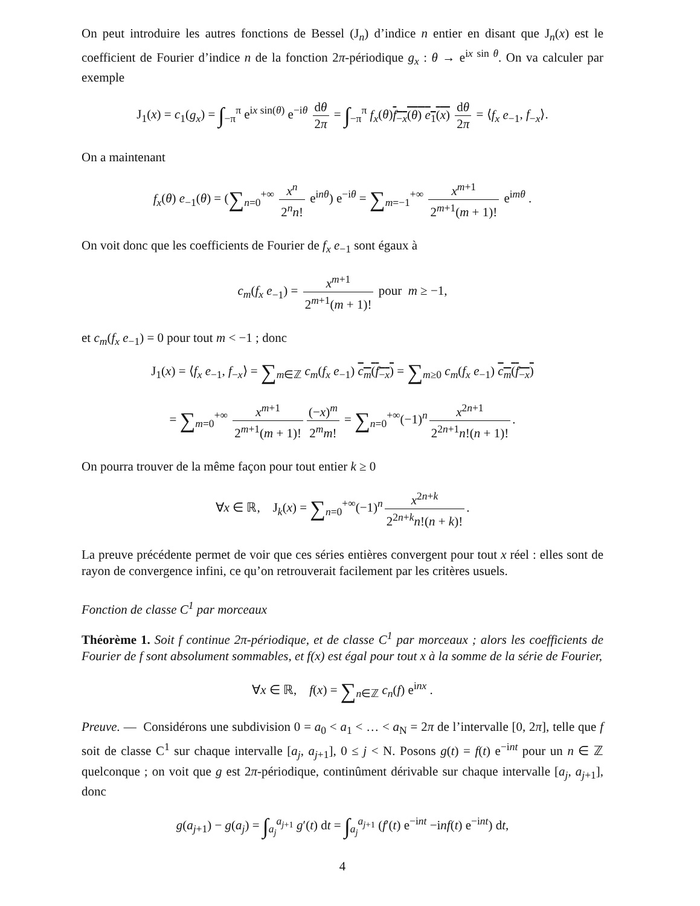On peut introduire les autres fonctions de Bessel (J<sub>n</sub>) d’indice n entier en disant que J<sub>n</sub>(x) est le coefficient de Fourier d’indice n de la fonction 2π-périodique g<sub>x</sub> : θ → e<sup>ix sin θ</sup>. On va calculer par exemple
J<sub>1</sub>(x) = c<sub>1</sub>(g<sub>x</sub>) = ∫<sub>−π</sub><sup>π</sup> e<sup>ix sin(θ)</sup> e<sup>−iθ</sup> dθ 2π = ∫<sub>−π</sub><sup>π</sup> f<sub>x</sub>(θ)f<sub>−x</sub>(θ) e<sub>1</sub>(x) dθ 2π = ⟨f<sub>x</sub> e<sub>−1</sub>, f<sub>−x</sub>⟩.
On a maintenant
f<sub>x</sub>(θ) e<sub>−1</sub>(θ) = (∑<sub>n=0</sub><sup>+∞</sup> x<sup>n</sup> 2<sup>n</sup>n! e<sup>inθ</sup>) e<sup>−iθ</sup> = ∑<sub>m=−1</sub><sup>+∞</sup> x<sup>m+1</sup> 2<sup>m+1</sup>(m + 1)! e<sup>imθ</sup> .
On voit donc que les coefficients de Fourier de f<sub>x</sub> e<sub>−1</sub> sont égaux à
c<sub>m</sub>(f<sub>x</sub> e<sub>−1</sub>) = x<sup>m+1</sup> 2<sup>m+1</sup>(m + 1)! pour m ≥ −1,
et c<sub>m</sub>(f<sub>x</sub> e<sub>−1</sub>) = 0 pour tout m < −1 ; donc
J<sub>1</sub>(x) = ⟨f<sub>x</sub> e<sub>−1</sub>, f<sub>−x</sub>⟩ = ∑<sub>m∈ℤ</sub> c<sub>m</sub>(f<sub>x</sub> e<sub>−1</sub>) c<sub>m</sub>(f<sub>−x</sub>) = ∑<sub>m≥0</sub> c<sub>m</sub>(f<sub>x</sub> e<sub>−1</sub>) c<sub>m</sub>(f<sub>−x</sub>)
= ∑<sub>m=0</sub><sup>+∞</sup> x<sup>m+1</sup> 2<sup>m+1</sup>(m + 1)! (−x)<sup>m</sup> 2<sup>m</sup>m! = ∑<sub>n=0</sub><sup>+∞</sup>(−1)<sup>n</sup> x<sup>2n+1</sup> 2<sup>2n+1</sup>n!(n + 1)!.
On pourra trouver de la même façon pour tout entier k ≥ 0
∀x ∈ ℝ, J<sub>k</sub>(x) = ∑<sub>n=0</sub><sup>+∞</sup>(−1)<sup>n</sup> x<sup>2n+k</sup> 2<sup>2n+k</sup>n!(n + k)!.
La preuve précédente permet de voir que ces séries entières convergent pour tout x réel : elles sont de rayon de convergence infini, ce qu’on retrouverait facilement par les critères usuels.
Fonction de classe C<sup>1</sup> par morceaux
Théorème 1. Soit f continue 2π-périodique, et de classe C<sup>1</sup> par morceaux ; alors les coefficients de Fourier de f sont absolument sommables, et f(x) est égal pour tout x à la somme de la série de Fourier,
∀x ∈ ℝ, f(x) = ∑<sub>n∈ℤ</sub> c<sub>n</sub>(f) e<sup>inx</sup> .
Preuve. — Considérons une subdivision 0 = a<sub>0</sub> < a<sub>1</sub> < … < a<sub>N</sub> = 2π de l’intervalle [0, 2π], telle que f soit de classe C<sup>1</sup> sur chaque intervalle [a<sub>j</sub>, a<sub>j+1</sub>], 0 ≤ j < N. Posons g(t) = f(t) e<sup>−int</sup> pour un n ∈ ℤ quelconque ; on voit que g est 2π-périodique, continûment dérivable sur chaque intervalle [a<sub>j</sub>, a<sub>j+1</sub>], donc
g(a<sub>j+1</sub>) − g(a<sub>j</sub>) = ∫<sub>a<sub>j</sub></sub><sup>a<sub>j+1</sub></sup> g′(t) dt = ∫<sub>a<sub>j</sub></sub><sup>a<sub>j+1</sub></sup> (f′(t) e<sup>−int</sup> −inf(t) e<sup>−int</sup>) dt,
4